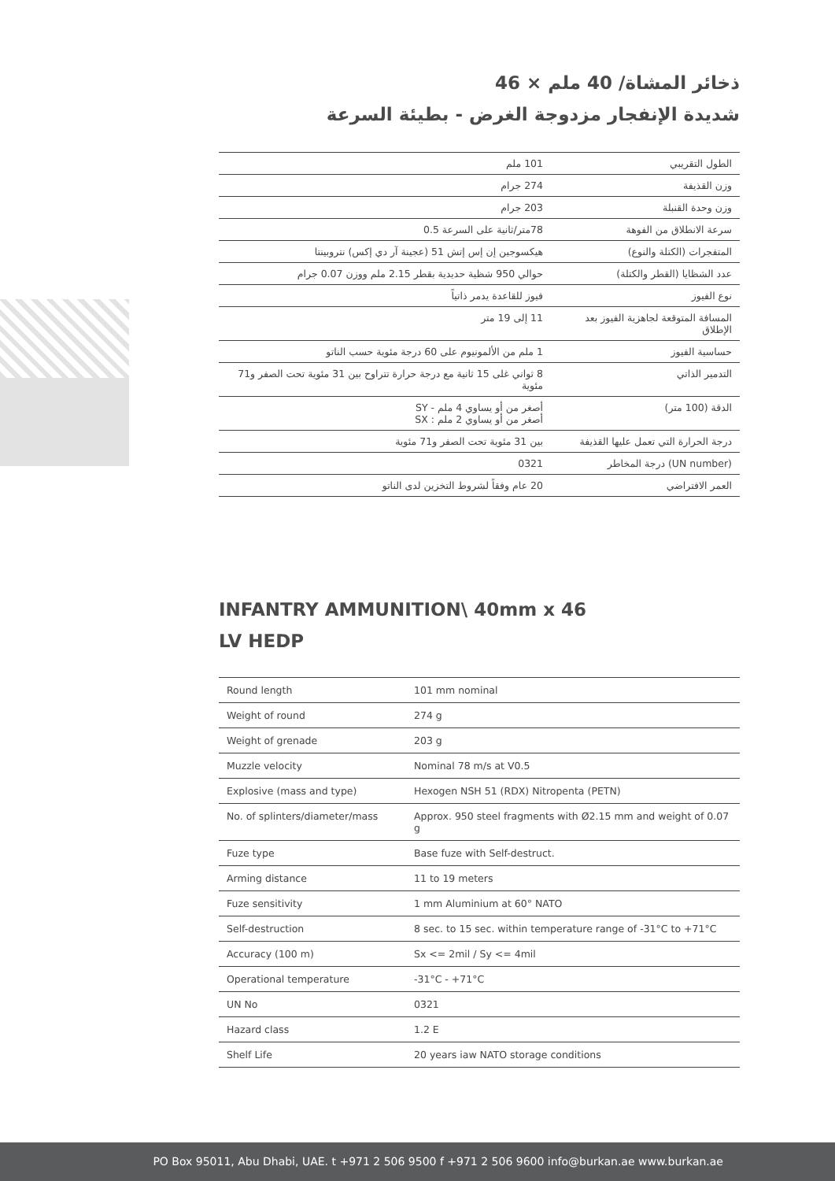ذخائر المشاة/ 40 ملم × 46
شديدة الإنفجار مزدوجة الغرض - بطيئة السرعة
| الطول التقريبي | 101 ملم |
| وزن القذيفة | 274 جرام |
| وزن وحدة القنبلة | 203 جرام |
| سرعة الانطلاق من الفوهة | 78متر/ثانية على السرعة 0.5 |
| المتفجرات (الكتلة والنوع) | هيكسوجين إن إس إتش 51 (عجينة آر دي إكس) نتروبينتا |
| عدد الشظايا (القطر والكتلة) | حوالي 950 شظية حديدية بقطر 2.15 ملم ووزن 0.07 جرام |
| نوع الفيوز | فيوز للقاعدة يدمر ذاتياً |
| المسافة المتوقعة لجاهزية الفيوز بعد الإطلاق | 11 إلى 19 متر |
| حساسية الفيوز | 1 ملم من الألمونيوم على 60 درجة مئوية حسب الناتو |
| التدمير الذاتي | 8 ثواني غلى 15 ثانية مع درجة حرارة تتراوح بين 31 مئوية تحت الصفر و71 مئوية |
| الدقة (100 متر) | أصغر من أو يساوي 4 ملم - SY أصغر من أو يساوي 2 ملم : SX |
| درجة الحرارة التي تعمل عليها القذيفة | بين 31 مئوية تحت الصفر و71 مئوية |
| (UN number) درجة المخاطر | 0321 |
| العمر الافتراضي | 20 عام وفقاً لشروط التخزين لدى الناتو |
INFANTRY AMMUNITION\ 40mm x 46
LV HEDP
| Round length | 101 mm nominal |
| Weight of round | 274 g |
| Weight of grenade | 203 g |
| Muzzle velocity | Nominal 78 m/s at V0.5 |
| Explosive (mass and type) | Hexogen NSH 51 (RDX) Nitropenta (PETN) |
| No. of splinters/diameter/mass | Approx. 950 steel fragments with Ø2.15 mm and weight of 0.07 g |
| Fuze type | Base fuze with Self-destruct. |
| Arming distance | 11 to 19 meters |
| Fuze sensitivity | 1 mm Aluminium at 60° NATO |
| Self-destruction | 8 sec. to 15 sec. within temperature range of -31°C to +71°C |
| Accuracy (100 m) | Sx <= 2mil / Sy <= 4mil |
| Operational temperature | -31°C - +71°C |
| UN No | 0321 |
| Hazard class | 1.2 E |
| Shelf Life | 20 years iaw NATO storage conditions |
PO Box 95011, Abu Dhabi, UAE. t +971 2 506 9500 f +971 2 506 9600 info@burkan.ae www.burkan.ae